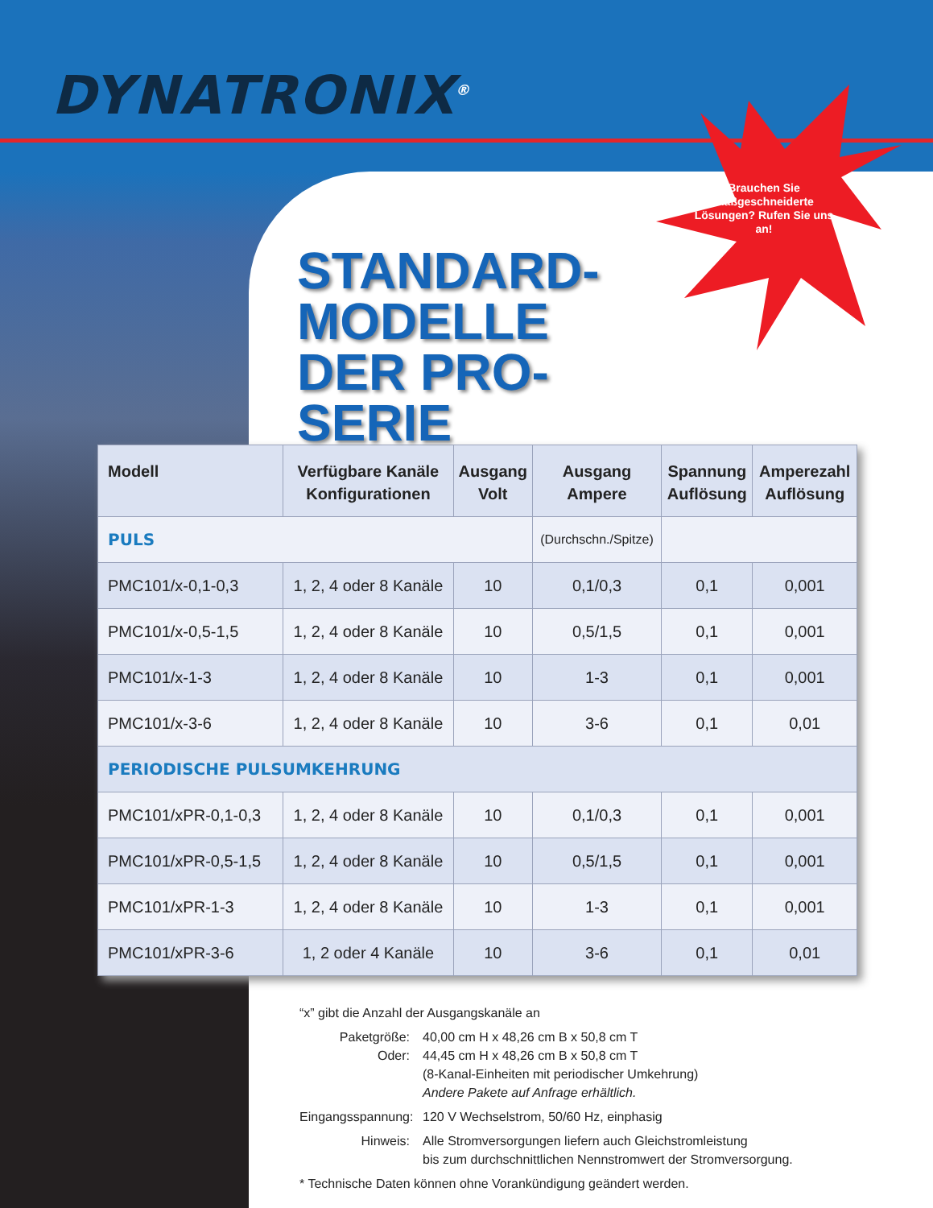DYNATRONIX<sup>®</sup>
STANDARD-
MODELLE
DER PRO-SERIE
Brauchen Sie maßgeschneiderte Lösungen? Rufen Sie uns an!
| Modell | Verfügbare Kanäle Konfigurationen | Ausgang Volt | Ausgang Ampere | Spannung Auflösung | Amperezahl Auflösung |
| --- | --- | --- | --- | --- | --- |
| PULS | | | (Durchschn./Spitze) | | |
| PMC101/x-0,1-0,3 | 1, 2, 4 oder 8 Kanäle | 10 | 0,1/0,3 | 0,1 | 0,001 |
| PMC101/x-0,5-1,5 | 1, 2, 4 oder 8 Kanäle | 10 | 0,5/1,5 | 0,1 | 0,001 |
| PMC101/x-1-3 | 1, 2, 4 oder 8 Kanäle | 10 | 1-3 | 0,1 | 0,001 |
| PMC101/x-3-6 | 1, 2, 4 oder 8 Kanäle | 10 | 3-6 | 0,1 | 0,01 |
| PERIODISCHE PULSUMKEHRUNG | | | | | |
| PMC101/xPR-0,1-0,3 | 1, 2, 4 oder 8 Kanäle | 10 | 0,1/0,3 | 0,1 | 0,001 |
| PMC101/xPR-0,5-1,5 | 1, 2, 4 oder 8 Kanäle | 10 | 0,5/1,5 | 0,1 | 0,001 |
| PMC101/xPR-1-3 | 1, 2, 4 oder 8 Kanäle | 10 | 1-3 | 0,1 | 0,001 |
| PMC101/xPR-3-6 | 1, 2 oder 4 Kanäle | 10 | 3-6 | 0,1 | 0,01 |
“x” gibt die Anzahl der Ausgangskanäle an
Paketgröße: 40,00 cm H x 48,26 cm B x 50,8 cm T
Oder: 44,45 cm H x 48,26 cm B x 50,8 cm T
(8-Kanal-Einheiten mit periodischer Umkehrung)
Andere Pakete auf Anfrage erhältlich.
Eingangsspannung:
120 V Wechselstrom, 50/60 Hz, einphasig
Hinweis: Alle Stromversorgungen liefern auch Gleichstromleistung
bis zum durchschnittlichen Nennstromwert der Stromversorgung.
* Technische Daten können ohne Vorankündigung geändert werden.